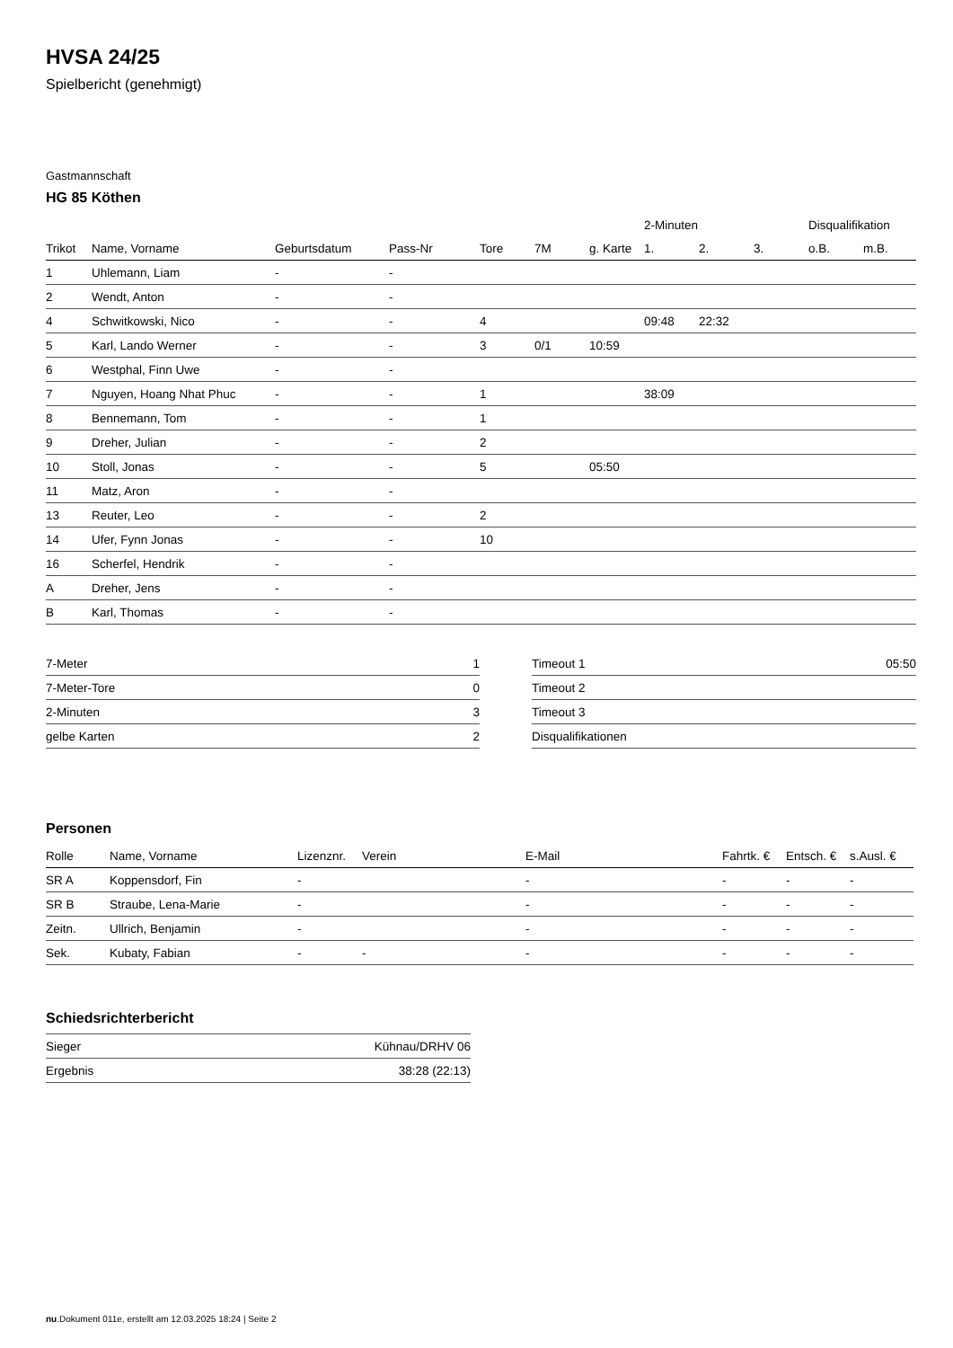HVSA 24/25
Spielbericht (genehmigt)
Gastmannschaft
HG 85 Köthen
| | | | | | | | 2-Minuten | | | Disqualifikation | |
| --- | --- | --- | --- | --- | --- | --- | --- | --- | --- | --- | --- |
| Trikot | Name, Vorname | Geburtsdatum | Pass-Nr | Tore | 7M | g. Karte | 1. | 2. | 3. | o.B. | m.B. |
| 1 | Uhlemann, Liam | - | - | | | | | | | | |
| 2 | Wendt, Anton | - | - | | | | | | | | |
| 4 | Schwitkowski, Nico | - | - | 4 | | | 09:48 | 22:32 | | | |
| 5 | Karl, Lando Werner | - | - | 3 | 0/1 | 10:59 | | | | | |
| 6 | Westphal, Finn Uwe | - | - | | | | | | | | |
| 7 | Nguyen, Hoang Nhat Phuc | - | - | 1 | | | 38:09 | | | | |
| 8 | Bennemann, Tom | - | - | 1 | | | | | | | |
| 9 | Dreher, Julian | - | - | 2 | | | | | | | |
| 10 | Stoll, Jonas | - | - | 5 | | 05:50 | | | | | |
| 11 | Matz, Aron | - | - | | | | | | | | |
| 13 | Reuter, Leo | - | - | 2 | | | | | | | |
| 14 | Ufer, Fynn Jonas | - | - | 10 | | | | | | | |
| 16 | Scherfel, Hendrik | - | - | | | | | | | | |
| A | Dreher, Jens | - | - | | | | | | | | |
| B | Karl, Thomas | - | - | | | | | | | | |
| 7-Meter | 1 |
| 7-Meter-Tore | 0 |
| 2-Minuten | 3 |
| gelbe Karten | 2 |
| Timeout 1 | 05:50 |
| Timeout 2 | |
| Timeout 3 | |
| Disqualifikationen | |
Personen
| Rolle | Name, Vorname | Lizenznr. | Verein | E-Mail | Fahrtk. € | Entsch. € | s.Ausl. € |
| --- | --- | --- | --- | --- | --- | --- | --- |
| SR A | Koppensdorf, Fin | - | | - | - | - | - |
| SR B | Straube, Lena-Marie | - | | - | - | - | - |
| Zeitn. | Ullrich, Benjamin | - | | - | - | - | - |
| Sek. | Kubaty, Fabian | - | - | - | - | - | - |
Schiedsrichterbericht
| Sieger | Kühnau/DRHV 06 |
| Ergebnis | 38:28 (22:13) |
nu.Dokument 011e, erstellt am 12.03.2025 18:24 | Seite 2